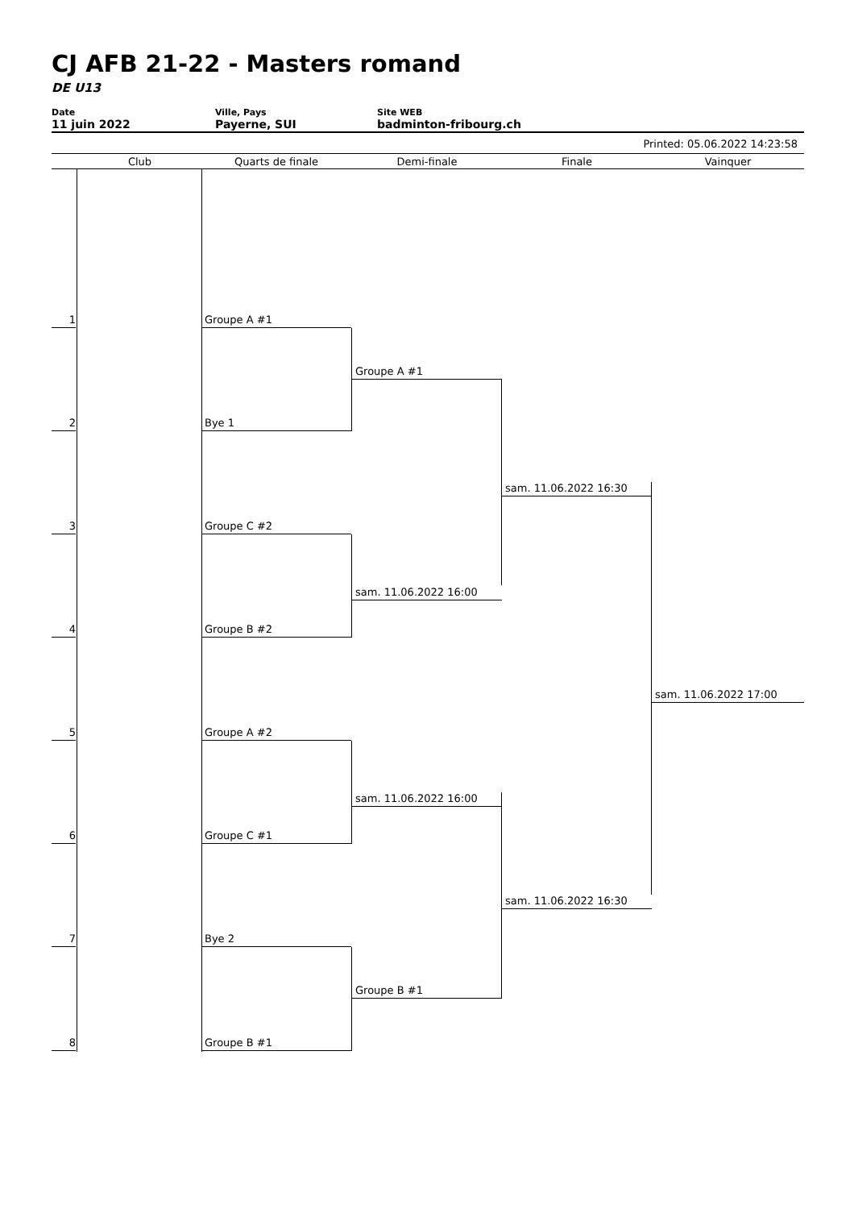CJ AFB 21-22 - Masters romand
DE U13
Date
11 juin 2022
Ville, Pays
Payerne, SUI
Site WEB
badminton-fribourg.ch
Printed: 05.06.2022 14:23:58
Club Quarts de finale Demi-finale Finale Vainquer
1 Groupe A #1
2 Bye 1
3 Groupe C #2
4 Groupe B #2
5 Groupe A #2
6 Groupe C #1
7 Bye 2
8 Groupe B #1
Groupe A #1
sam. 11.06.2022 16:00
sam. 11.06.2022 16:00
Groupe B #1
sam. 11.06.2022 16:30
sam. 11.06.2022 16:30
sam. 11.06.2022 17:00